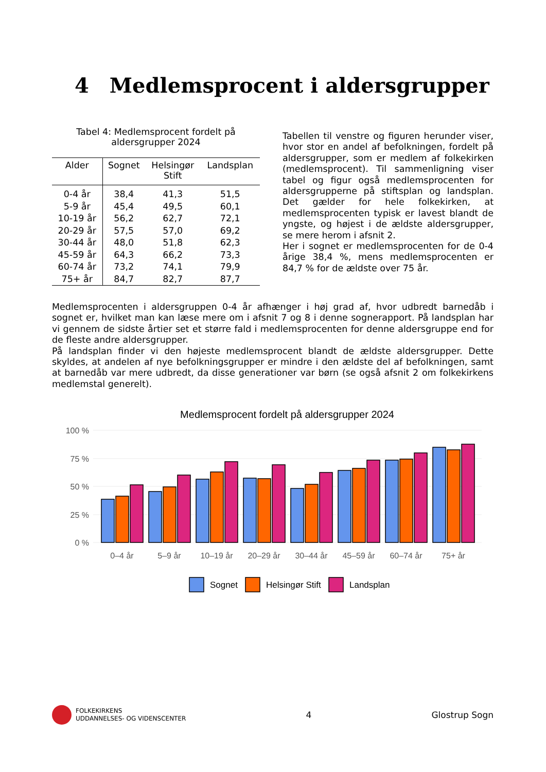4 Medlemsprocent i aldersgrupper
Tabel 4: Medlemsprocent fordelt på
aldersgrupper 2024
| Alder | Sognet | Helsingør Stift | Landsplan |
| --- | --- | --- | --- |
| 0-4 år | 38,4 | 41,3 | 51,5 |
| 5-9 år | 45,4 | 49,5 | 60,1 |
| 10-19 år | 56,2 | 62,7 | 72,1 |
| 20-29 år | 57,5 | 57,0 | 69,2 |
| 30-44 år | 48,0 | 51,8 | 62,3 |
| 45-59 år | 64,3 | 66,2 | 73,3 |
| 60-74 år | 73,2 | 74,1 | 79,9 |
| 75+ år | 84,7 | 82,7 | 87,7 |
Tabellen til venstre og figuren herunder viser, hvor stor en andel af befolkningen, fordelt på aldersgrupper, som er medlem af folkekirken (medlemsprocent). Til sammenligning viser tabel og figur også medlemsprocenten for aldersgrupperne på stiftsplan og landsplan. Det gælder for hele folkekirken, at medlemsprocenten typisk er lavest blandt de yngste, og højest i de ældste aldersgrupper, se mere herom i afsnit 2.
Her i sognet er medlemsprocenten for de 0-4 årige 38,4 %, mens medlemsprocenten er 84,7 % for de ældste over 75 år.
Medlemsprocenten i aldersgruppen 0-4 år afhænger i høj grad af, hvor udbredt barnedåb i sognet er, hvilket man kan læse mere om i afsnit 7 og 8 i denne sognerapport. På landsplan har vi gennem de sidste årtier set et større fald i medlemsprocenten for denne aldersgruppe end for de fleste andre aldersgrupper.
På landsplan finder vi den højeste medlemsprocent blandt de ældste aldersgrupper. Dette skyldes, at andelen af nye befolkningsgrupper er mindre i den ældste del af befolkningen, samt at barnedåb var mere udbredt, da disse generationer var børn (se også afsnit 2 om folkekirkens medlemstal generelt).
Medlemsprocent fordelt på aldersgrupper 2024
100 %
75 %
50 %
25 %
0 %
0–4 år
5–9 år
10–19 år
20–29 år
30–44 år
45–59 år
60–74 år
75+ år
Sognet
Helsingør Stift
Landsplan
FOLKEKIRKENS
UDDANNELSES- OG VIDENSCENTER
4 Glostrup Sogn